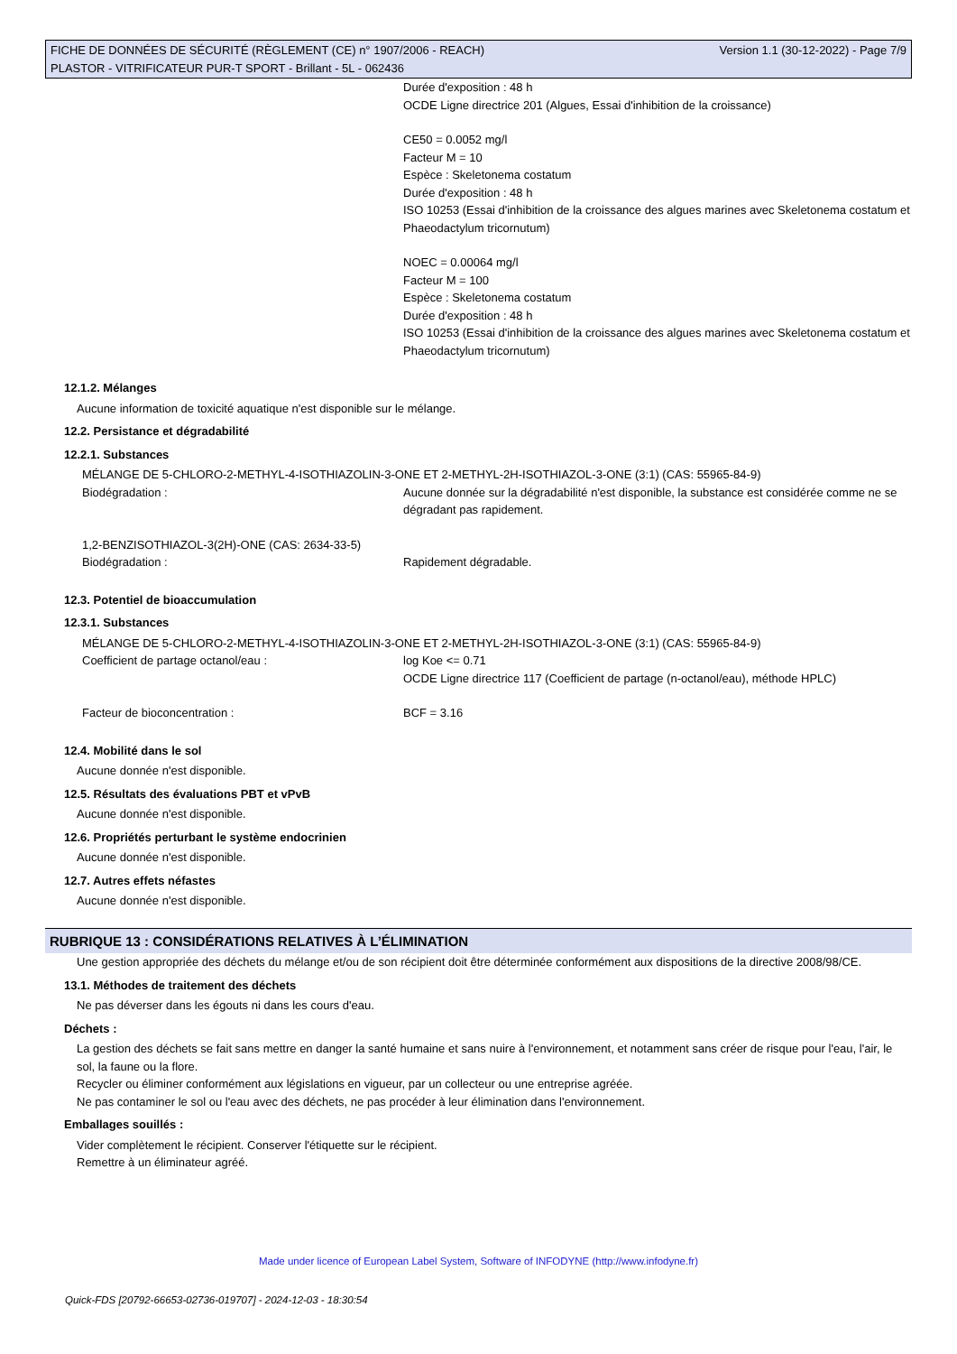FICHE DE DONNÉES DE SÉCURITÉ (RÈGLEMENT (CE) n° 1907/2006 - REACH)
PLASTOR - VITRIFICATEUR PUR-T SPORT - Brillant - 5L - 062436
Version 1.1 (30-12-2022) - Page 7/9
Durée d'exposition : 48 h
OCDE Ligne directrice 201 (Algues, Essai d'inhibition de la croissance)
CE50 = 0.0052 mg/l
Facteur M = 10
Espèce : Skeletonema costatum
Durée d'exposition : 48 h
ISO 10253 (Essai d'inhibition de la croissance des algues marines avec Skeletonema costatum et Phaeodactylum tricornutum)
NOEC = 0.00064 mg/l
Facteur M = 100
Espèce : Skeletonema costatum
Durée d'exposition : 48 h
ISO 10253 (Essai d'inhibition de la croissance des algues marines avec Skeletonema costatum et Phaeodactylum tricornutum)
12.1.2. Mélanges
Aucune information de toxicité aquatique n'est disponible sur le mélange.
12.2. Persistance et dégradabilité
12.2.1. Substances
MÉLANGE DE 5-CHLORO-2-METHYL-4-ISOTHIAZOLIN-3-ONE ET 2-METHYL-2H-ISOTHIAZOL-3-ONE (3:1) (CAS: 55965-84-9)
Biodégradation : Aucune donnée sur la dégradabilité n'est disponible, la substance est considérée comme ne se dégradant pas rapidement.
1,2-BENZISOTHIAZOL-3(2H)-ONE (CAS: 2634-33-5)
Biodégradation : Rapidement dégradable.
12.3. Potentiel de bioaccumulation
12.3.1. Substances
MÉLANGE DE 5-CHLORO-2-METHYL-4-ISOTHIAZOLIN-3-ONE ET 2-METHYL-2H-ISOTHIAZOL-3-ONE (3:1) (CAS: 55965-84-9)
Coefficient de partage octanol/eau : log Koe <= 0.71
OCDE Ligne directrice 117 (Coefficient de partage (n-octanol/eau), méthode HPLC)
Facteur de bioconcentration : BCF = 3.16
12.4. Mobilité dans le sol
Aucune donnée n'est disponible.
12.5. Résultats des évaluations PBT et vPvB
Aucune donnée n'est disponible.
12.6. Propriétés perturbant le système endocrinien
Aucune donnée n'est disponible.
12.7. Autres effets néfastes
Aucune donnée n'est disponible.
RUBRIQUE 13 : CONSIDÉRATIONS RELATIVES À L’ÉLIMINATION
Une gestion appropriée des déchets du mélange et/ou de son récipient doit être déterminée conformément aux dispositions de la directive 2008/98/CE.
13.1. Méthodes de traitement des déchets
Ne pas déverser dans les égouts ni dans les cours d'eau.
Déchets :
La gestion des déchets se fait sans mettre en danger la santé humaine et sans nuire à l'environnement, et notamment sans créer de risque pour l'eau, l'air, le sol, la faune ou la flore.
Recycler ou éliminer conformément aux législations en vigueur, par un collecteur ou une entreprise agréée.
Ne pas contaminer le sol ou l'eau avec des déchets, ne pas procéder à leur élimination dans l'environnement.
Emballages souillés :
Vider complètement le récipient. Conserver l'étiquette sur le récipient.
Remettre à un éliminateur agréé.
Made under licence of European Label System, Software of INFODYNE (http://www.infodyne.fr)
Quick-FDS [20792-66653-02736-019707] - 2024-12-03 - 18:30:54